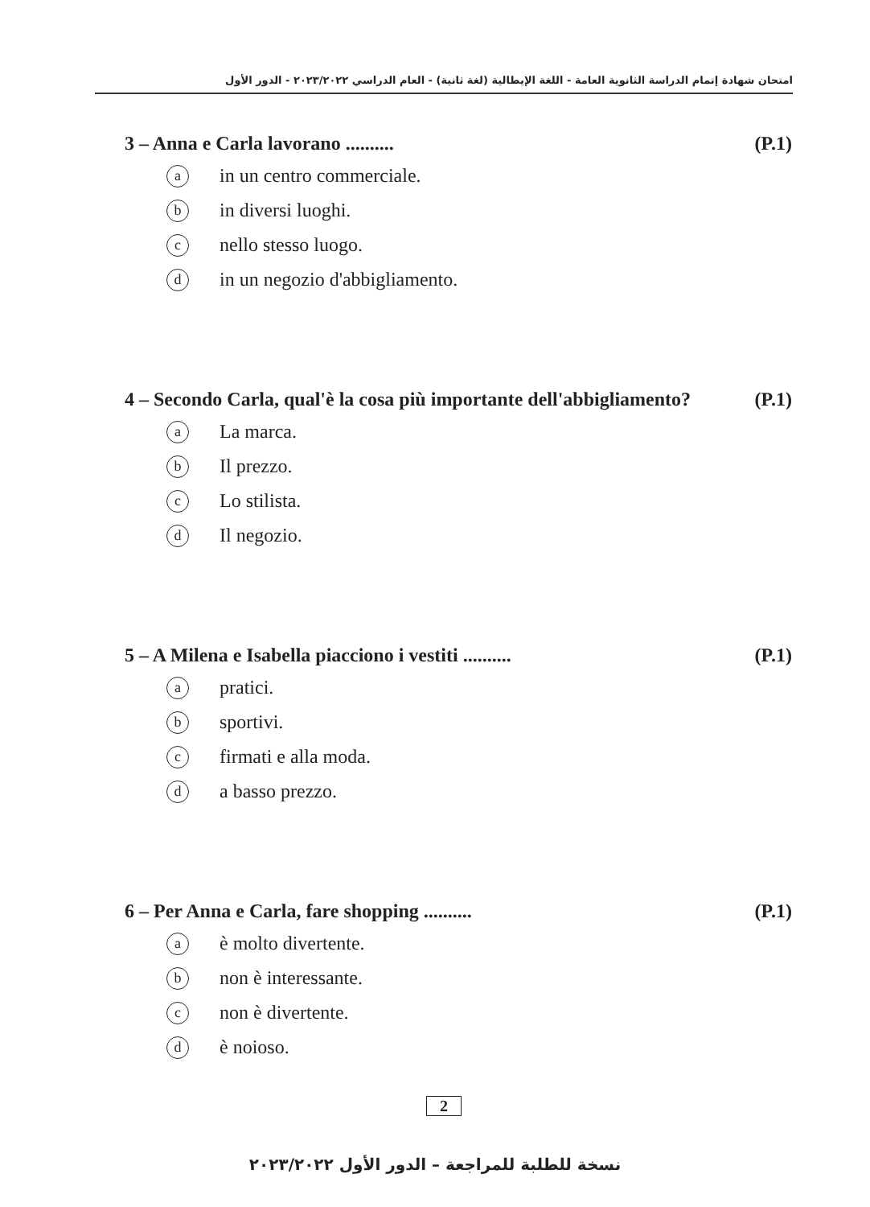امتحان شهادة إتمام الدراسة الثانوية العامة - اللغة الإيطالية (لغة ثانية) - العام الدراسي ٢٠٢٣/٢٠٢٢ - الدور الأول
3 – Anna e Carla lavorano .......... (P.1)
ain un centro commerciale.
bin diversi luoghi.
cnello stesso luogo.
din un negozio d'abbigliamento.
4 – Secondo Carla, qual'è la cosa più importante dell'abbigliamento? (P.1)
a La marca.
b Il prezzo.
c Lo stilista.
d Il negozio.
5 – A Milena e Isabella piacciono i vestiti .......... (P.1)
apratici.
bsportivi.
cfirmati e alla moda.
da basso prezzo.
6 – Per Anna e Carla, fare shopping .......... (P.1)
aè molto divertente.
bnon è interessante.
cnon è divertente.
dè noioso.
2
نسخة للطلبة للمراجعة – الدور الأول ٢٠٢٣/٢٠٢٢